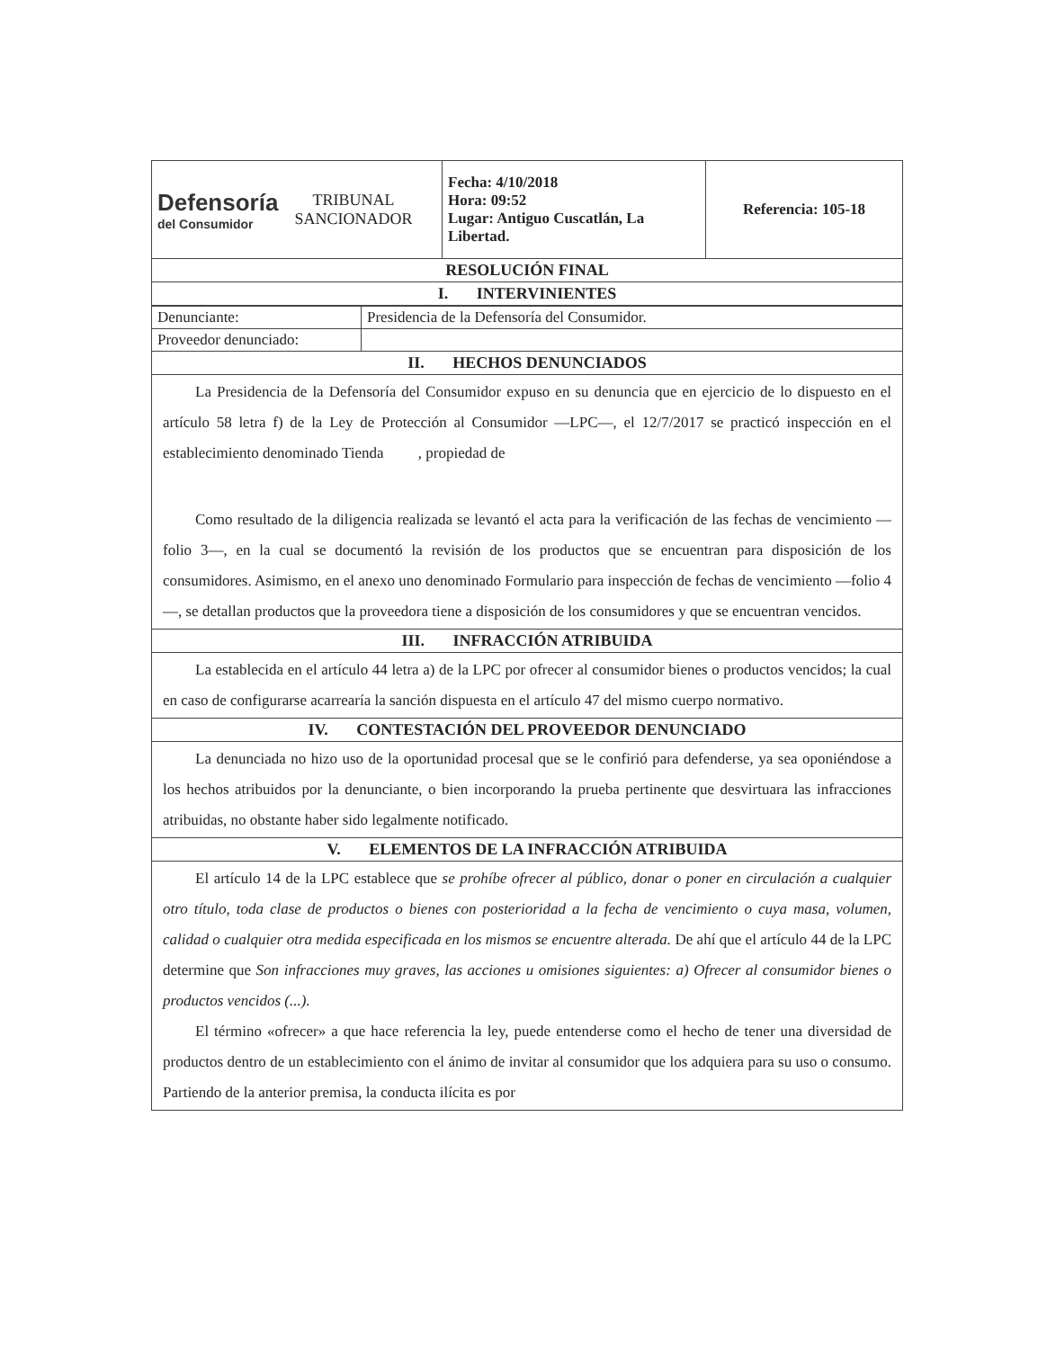| Defensoría del Consumidor TRIBUNAL SANCIONADOR | Fecha: 4/10/2018 Hora: 09:52 Lugar: Antiguo Cuscatlán, La Libertad. | Referencia: 105-18 |
| RESOLUCIÓN FINAL | | |
| I. INTERVINIENTES | | |
| Denunciante: | Presidencia de la Defensoría del Consumidor. |
| Proveedor denunciado: | |
| II. HECHOS DENUNCIADOS | |
| La Presidencia de la Defensoría del Consumidor expuso en su denuncia que en ejercicio de lo dispuesto en el artículo 58 letra f) de la Ley de Protección al Consumidor —LPC—, el 12/7/2017 se practicó inspección en el establecimiento denominado Tienda , propiedad de Como resultado de la diligencia realizada se levantó el acta para la verificación de las fechas de vencimiento —folio 3—, en la cual se documentó la revisión de los productos que se encuentran para disposición de los consumidores. Asimismo, en el anexo uno denominado Formulario para inspección de fechas de vencimiento —folio 4—, se detallan productos que la proveedora tiene a disposición de los consumidores y que se encuentran vencidos. | |
| III. INFRACCIÓN ATRIBUIDA | |
| La establecida en el artículo 44 letra a) de la LPC por ofrecer al consumidor bienes o productos vencidos; la cual en caso de configurarse acarrearía la sanción dispuesta en el artículo 47 del mismo cuerpo normativo. | |
| IV. CONTESTACIÓN DEL PROVEEDOR DENUNCIADO | |
| La denunciada no hizo uso de la oportunidad procesal que se le confirió para defenderse, ya sea oponiéndose a los hechos atribuidos por la denunciante, o bien incorporando la prueba pertinente que desvirtuara las infracciones atribuidas, no obstante haber sido legalmente notificado. | |
| V. ELEMENTOS DE LA INFRACCIÓN ATRIBUIDA | |
| El artículo 14 de la LPC establece que se prohíbe ofrecer al público, donar o poner en circulación a cualquier otro título, toda clase de productos o bienes con posterioridad a la fecha de vencimiento o cuya masa, volumen, calidad o cualquier otra medida especificada en los mismos se encuentre alterada. De ahí que el artículo 44 de la LPC determine que Son infracciones muy graves, las acciones u omisiones siguientes: a) Ofrecer al consumidor bienes o productos vencidos (...). El término «ofrecer» a que hace referencia la ley, puede entenderse como el hecho de tener una diversidad de productos dentro de un establecimiento con el ánimo de invitar al consumidor que los adquiera para su uso o consumo. Partiendo de la anterior premisa, la conducta ilícita es por | |